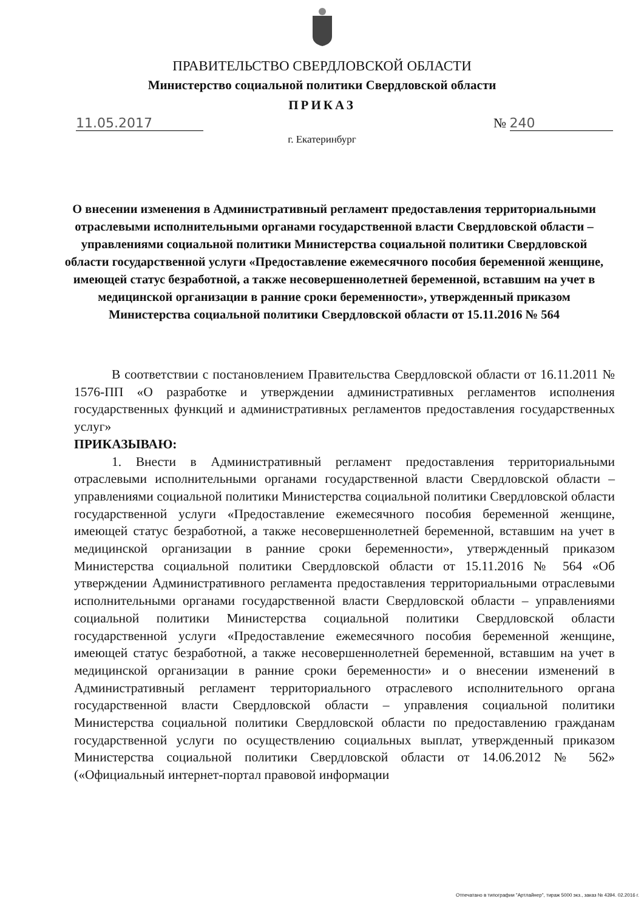ПРАВИТЕЛЬСТВО СВЕРДЛОВСКОЙ ОБЛАСТИ
Министерство социальной политики Свердловской области
ПРИКАЗ
11.05.2017 № 240
г. Екатеринбург
О внесении изменения в Административный регламент предоставления территориальными отраслевыми исполнительными органами государственной власти Свердловской области – управлениями социальной политики Министерства социальной политики Свердловской области государственной услуги «Предоставление ежемесячного пособия беременной женщине, имеющей статус безработной, а также несовершеннолетней беременной, вставшим на учет в медицинской организации в ранние сроки беременности», утвержденный приказом Министерства социальной политики Свердловской области от 15.11.2016 № 564
В соответствии с постановлением Правительства Свердловской области от 16.11.2011 № 1576-ПП «О разработке и утверждении административных регламентов исполнения государственных функций и административных регламентов предоставления государственных услуг»
ПРИКАЗЫВАЮ:
1. Внести в Административный регламент предоставления территориальными отраслевыми исполнительными органами государственной власти Свердловской области – управлениями социальной политики Министерства социальной политики Свердловской области государственной услуги «Предоставление ежемесячного пособия беременной женщине, имеющей статус безработной, а также несовершеннолетней беременной, вставшим на учет в медицинской организации в ранние сроки беременности», утвержденный приказом Министерства социальной политики Свердловской области от 15.11.2016 № 564 «Об утверждении Административного регламента предоставления территориальными отраслевыми исполнительными органами государственной власти Свердловской области – управлениями социальной политики Министерства социальной политики Свердловской области государственной услуги «Предоставление ежемесячного пособия беременной женщине, имеющей статус безработной, а также несовершеннолетней беременной, вставшим на учет в медицинской организации в ранние сроки беременности» и о внесении изменений в Административный регламент территориального отраслевого исполнительного органа государственной власти Свердловской области – управления социальной политики Министерства социальной политики Свердловской области по предоставлению гражданам государственной услуги по осуществлению социальных выплат, утвержденный приказом Министерства социальной политики Свердловской области от 14.06.2012 № 562» («Официальный интернет-портал правовой информации
Отпечатано в типографии "Артлайнер", тираж 5000 экз., заказ № 4394. 02.2016 г.